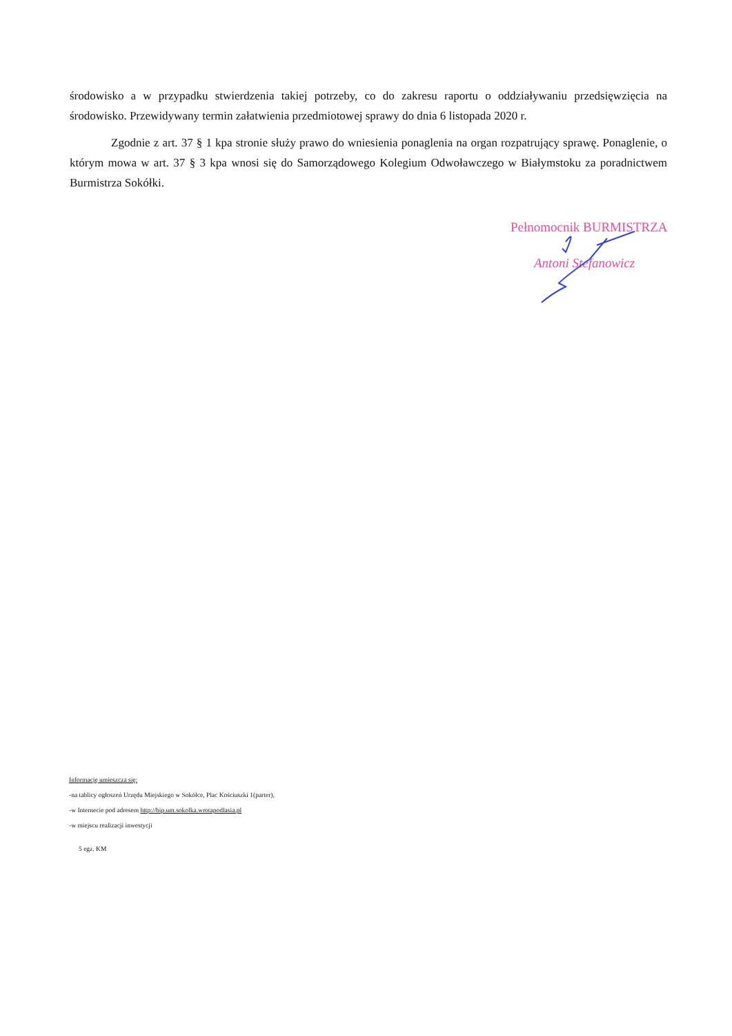środowisko a w przypadku stwierdzenia takiej potrzeby, co do zakresu raportu o oddziaływaniu przedsięwzięcia na środowisko. Przewidywany termin załatwienia przedmiotowej sprawy do dnia 6 listopada 2020 r.
Zgodnie z art. 37 § 1 kpa stronie służy prawo do wniesienia ponaglenia na organ rozpatrujący sprawę. Ponaglenie, o którym mowa w art. 37 § 3 kpa wnosi się do Samorządowego Kolegium Odwoławczego w Białymstoku za poradnictwem Burmistrza Sokółki.
Pełnomocnik BURMISTRZA
Antoni Stefanowicz
Informację umieszcza się:
-na tablicy ogłoszeń Urzędu Miejskiego w Sokółce, Plac Kościuszki 1(parter),
-w Internecie pod adresem http://bip.um.sokolka.wrotapodlasia.pl
-w miejscu realizacji inwestycji
5 egz. KM